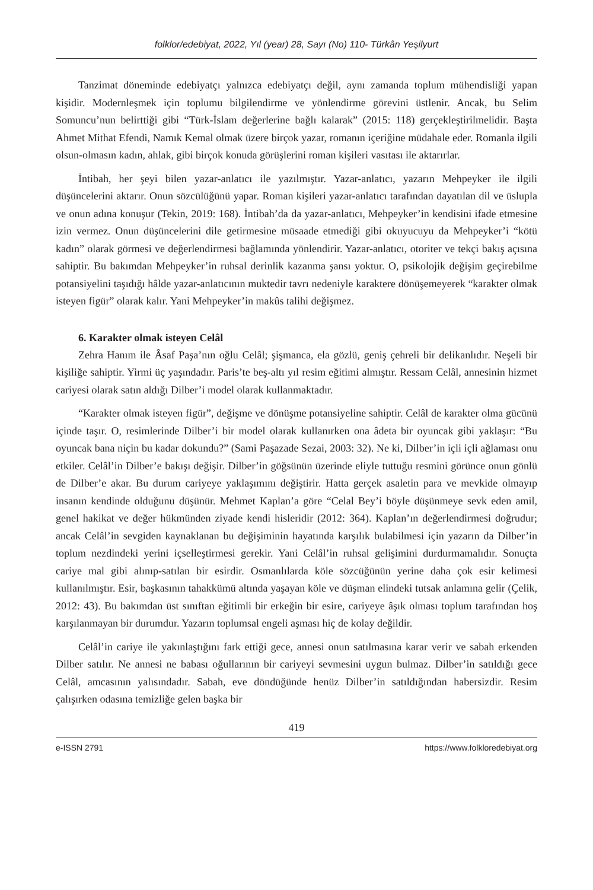folklor/edebiyat, 2022, Yıl (year) 28, Sayı (No) 110- Türkân Yeşilyurt
Tanzimat döneminde edebiyatçı yalnızca edebiyatçı değil, aynı zamanda toplum mühendisliği yapan kişidir. Modernleşmek için toplumu bilgilendirme ve yönlendirme görevini üstlenir. Ancak, bu Selim Somuncu’nun belirttiği gibi “Türk-İslam değerlerine bağlı kalarak” (2015: 118) gerçekleştirilmelidir. Başta Ahmet Mithat Efendi, Namık Kemal olmak üzere birçok yazar, romanın içeriğine müdahale eder. Romanla ilgili olsun-olmasın kadın, ahlak, gibi birçok konuda görüşlerini roman kişileri vasıtası ile aktarırlar.
İntibah, her şeyi bilen yazar-anlatıcı ile yazılmıştır. Yazar-anlatıcı, yazarın Mehpeyker ile ilgili düşüncelerini aktarır. Onun sözcülüğünü yapar. Roman kişileri yazar-anlatıcı tarafından dayatılan dil ve üslupla ve onun adına konuşur (Tekin, 2019: 168). İntibah’da da yazar-anlatıcı, Mehpeyker’in kendisini ifade etmesine izin vermez. Onun düşüncelerini dile getirmesine müsaade etmediği gibi okuyucuyu da Mehpeyker’i “kötü kadın” olarak görmesi ve değerlendirmesi bağlamında yönlendirir. Yazar-anlatıcı, otoriter ve tekçi bakış açısına sahiptir. Bu bakımdan Mehpeyker’in ruhsal derinlik kazanma şansı yoktur. O, psikolojik değişim geçirebilme potansiyelini taşıdığı hâlde yazar-anlatıcının muktedir tavrı nedeniyle karaktere dönüşemeyerek “karakter olmak isteyen figür” olarak kalır. Yani Mehpeyker’in makûs talihi değişmez.
6. Karakter olmak isteyen Celâl
Zehra Hanım ile Âsaf Paşa’nın oğlu Celâl; şişmanca, ela gözlü, geniş çehreli bir delikanlıdır. Neşeli bir kişiliğe sahiptir. Yirmi üç yaşındadır. Paris’te beş-altı yıl resim eğitimi almıştır. Ressam Celâl, annesinin hizmet cariyesi olarak satın aldığı Dilber’i model olarak kullanmaktadır.
“Karakter olmak isteyen figür”, değişme ve dönüşme potansiyeline sahiptir. Celâl de karakter olma gücünü içinde taşır. O, resimlerinde Dilber’i bir model olarak kullanırken ona âdeta bir oyuncak gibi yaklaşır: “Bu oyuncak bana niçin bu kadar dokundu?” (Sami Paşazade Sezai, 2003: 32). Ne ki, Dilber’in içli içli ağlaması onu etkiler. Celâl’in Dilber’e bakışı değişir. Dilber’in göğsünün üzerinde eliyle tuttuğu resmini görünce onun gönlü de Dilber’e akar. Bu durum cariyeye yaklaşımını değiştirir. Hatta gerçek asaletin para ve mevkide olmayıp insanın kendinde olduğunu düşünür. Mehmet Kaplan’a göre “Celal Bey’i böyle düşünmeye sevk eden amil, genel hakikat ve değer hükmünden ziyade kendi hisleridir (2012: 364). Kaplan’ın değerlendirmesi doğrudur; ancak Celâl’in sevgiden kaynaklanan bu değişiminin hayatında karşılık bulabilmesi için yazarın da Dilber’in toplum nezdindeki yerini içselleştirmesi gerekir. Yani Celâl’in ruhsal gelişimini durdurmamalıdır. Sonuçta cariye mal gibi alınıp-satılan bir esirdir. Osmanlılarda köle sözcüğünün yerine daha çok esir kelimesi kullanılmıştır. Esir, başkasının tahakkümü altında yaşayan köle ve düşman elindeki tutsak anlamına gelir (Çelik, 2012: 43). Bu bakımdan üst sınıftan eğitimli bir erkeğin bir esire, cariyeye âşık olması toplum tarafından hoş karşılanmayan bir durumdur. Yazarın toplumsal engeli aşması hiç de kolay değildir.
Celâl’in cariye ile yakınlaştığını fark ettiği gece, annesi onun satılmasına karar verir ve sabah erkenden Dilber satılır. Ne annesi ne babası oğullarının bir cariyeyi sevmesini uygun bulmaz. Dilber’in satıldığı gece Celâl, amcasının yalısındadır. Sabah, eve döndüğünde henüz Dilber’in satıldığından habersizdir. Resim çalışırken odasına temizliğe gelen başka bir
419
e-ISSN 2791 https://www.folkloredebiyat.org